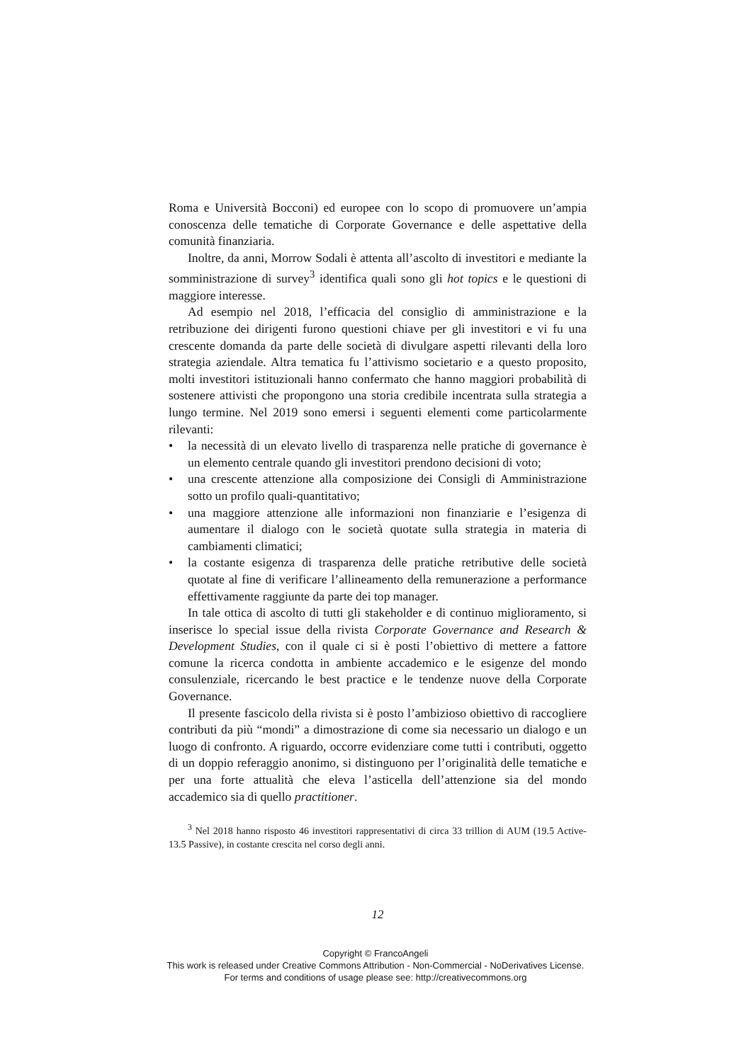Roma e Università Bocconi) ed europee con lo scopo di promuovere un’ampia conoscenza delle tematiche di Corporate Governance e delle aspettative della comunità finanziaria.
Inoltre, da anni, Morrow Sodali è attenta all’ascolto di investitori e mediante la somministrazione di survey<sup>3</sup> identifica quali sono gli hot topics e le questioni di maggiore interesse.
Ad esempio nel 2018, l’efficacia del consiglio di amministrazione e la retribuzione dei dirigenti furono questioni chiave per gli investitori e vi fu una crescente domanda da parte delle società di divulgare aspetti rilevanti della loro strategia aziendale. Altra tematica fu l’attivismo societario e a questo proposito, molti investitori istituzionali hanno confermato che hanno maggiori probabilità di sostenere attivisti che propongono una storia credibile incentrata sulla strategia a lungo termine. Nel 2019 sono emersi i seguenti elementi come particolarmente rilevanti:
• la necessità di un elevato livello di trasparenza nelle pratiche di governance è un elemento centrale quando gli investitori prendono decisioni di voto;
• una crescente attenzione alla composizione dei Consigli di Amministrazione sotto un profilo quali-quantitativo;
• una maggiore attenzione alle informazioni non finanziarie e l’esigenza di aumentare il dialogo con le società quotate sulla strategia in materia di cambiamenti climatici;
• la costante esigenza di trasparenza delle pratiche retributive delle società quotate al fine di verificare l’allineamento della remunerazione a performance effettivamente raggiunte da parte dei top manager.
In tale ottica di ascolto di tutti gli stakeholder e di continuo miglioramento, si inserisce lo special issue della rivista Corporate Governance and Research & Development Studies, con il quale ci si è posti l’obiettivo di mettere a fattore comune la ricerca condotta in ambiente accademico e le esigenze del mondo consulenziale, ricercando le best practice e le tendenze nuove della Corporate Governance.
Il presente fascicolo della rivista si è posto l’ambizioso obiettivo di raccogliere contributi da più “mondi” a dimostrazione di come sia necessario un dialogo e un luogo di confronto. A riguardo, occorre evidenziare come tutti i contributi, oggetto di un doppio referaggio anonimo, si distinguono per l’originalità delle tematiche e per una forte attualità che eleva l’asticella dell’attenzione sia del mondo accademico sia di quello practitioner.
<sup>3</sup> Nel 2018 hanno risposto 46 investitori rappresentativi di circa 33 trillion di AUM (19.5 Active-13.5 Passive), in costante crescita nel corso degli anni.
12
Copyright © FrancoAngeli
This work is released under Creative Commons Attribution - Non-Commercial - NoDerivatives License.
For terms and conditions of usage please see: http://creativecommons.org